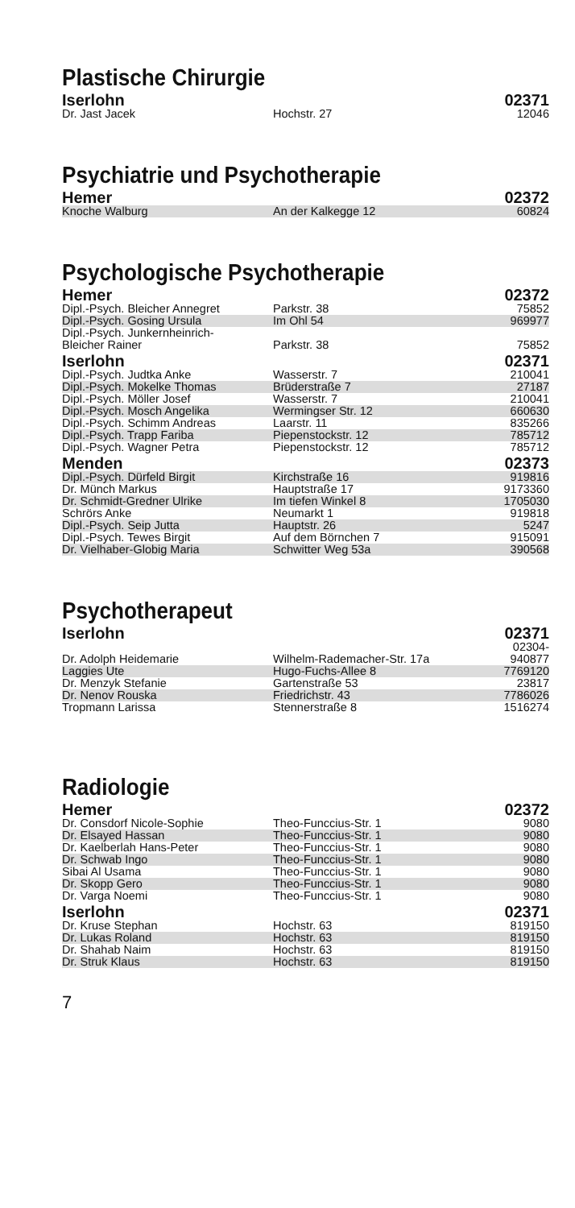Plastische Chirurgie
| Iserlohn | | 02371 |
| --- | --- | --- |
| Dr. Jast Jacek | Hochstr. 27 | 12046 |
Psychiatrie und Psychotherapie
| Hemer | | 02372 |
| --- | --- | --- |
| Knoche Walburg | An der Kalkegge 12 | 60824 |
Psychologische Psychotherapie
| Hemer | | 02372 |
| --- | --- | --- |
| Dipl.-Psych. Bleicher Annegret | Parkstr. 38 | 75852 |
| Dipl.-Psych. Gosing Ursula | Im Ohl 54 | 969977 |
| Dipl.-Psych. Junkernheinrich- Bleicher Rainer | Parkstr. 38 | 75852 |
| Iserlohn | | 02371 |
| Dipl.-Psych. Judtka Anke | Wasserstr. 7 | 210041 |
| Dipl.-Psych. Mokelke Thomas | Brüderstraße 7 | 27187 |
| Dipl.-Psych. Möller Josef | Wasserstr. 7 | 210041 |
| Dipl.-Psych. Mosch Angelika | Wermingser Str. 12 | 660630 |
| Dipl.-Psych. Schimm Andreas | Laarstr. 11 | 835266 |
| Dipl.-Psych. Trapp Fariba | Piepenstockstr. 12 | 785712 |
| Dipl.-Psych. Wagner Petra | Piepenstockstr. 12 | 785712 |
| Menden | | 02373 |
| Dipl.-Psych. Dürfeld Birgit | Kirchstraße 16 | 919816 |
| Dr. Münch Markus | Hauptstraße 17 | 9173360 |
| Dr. Schmidt-Gredner Ulrike | Im tiefen Winkel 8 | 1705030 |
| Schrörs Anke | Neumarkt 1 | 919818 |
| Dipl.-Psych. Seip Jutta | Hauptstr. 26 | 5247 |
| Dipl.-Psych. Tewes Birgit | Auf dem Börnchen 7 | 915091 |
| Dr. Vielhaber-Globig Maria | Schwitter Weg 53a | 390568 |
Psychotherapeut
| Iserlohn | | 02371 |
| --- | --- | --- |
| Dr. Adolph Heidemarie | Wilhelm-Rademacher-Str. 17a | 02304- 940877 |
| Laggies Ute | Hugo-Fuchs-Allee 8 | 7769120 |
| Dr. Menzyk Stefanie | Gartenstraße 53 | 23817 |
| Dr. Nenov Rouska | Friedrichstr. 43 | 7786026 |
| Tropmann Larissa | Stennerstraße 8 | 1516274 |
Radiologie
| Hemer | | 02372 |
| --- | --- | --- |
| Dr. Consdorf Nicole-Sophie | Theo-Funccius-Str. 1 | 9080 |
| Dr. Elsayed Hassan | Theo-Funccius-Str. 1 | 9080 |
| Dr. Kaelberlah Hans-Peter | Theo-Funccius-Str. 1 | 9080 |
| Dr. Schwab Ingo | Theo-Funccius-Str. 1 | 9080 |
| Sibai Al Usama | Theo-Funccius-Str. 1 | 9080 |
| Dr. Skopp Gero | Theo-Funccius-Str. 1 | 9080 |
| Dr. Varga Noemi | Theo-Funccius-Str. 1 | 9080 |
| Iserlohn | | 02371 |
| Dr. Kruse Stephan | Hochstr. 63 | 819150 |
| Dr. Lukas Roland | Hochstr. 63 | 819150 |
| Dr. Shahab Naim | Hochstr. 63 | 819150 |
| Dr. Struk Klaus | Hochstr. 63 | 819150 |
7